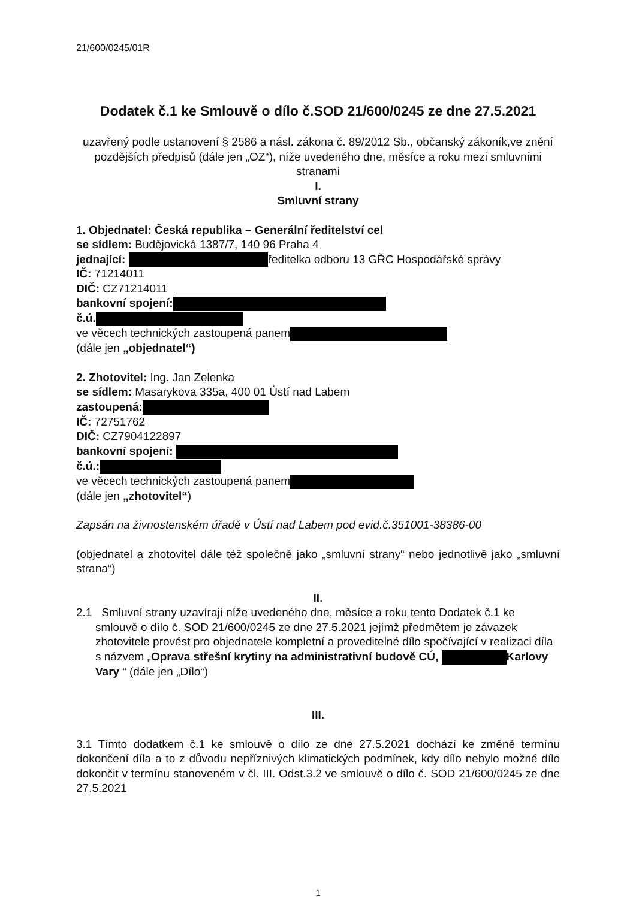21/600/0245/01R
Dodatek č.1 ke Smlouvě o dílo č.SOD 21/600/0245 ze dne 27.5.2021
uzavřený podle ustanovení § 2586 a násl. zákona č. 89/2012 Sb., občanský zákoník,ve znění pozdějších předpisů (dále jen „OZ“), níže uvedeného dne, měsíce a roku mezi smluvními stranami
I.
Smluvní strany
1. Objednatel: Česká republika – Generální ředitelství cel
se sídlem: Budějovická 1387/7, 140 96 Praha 4
jednající: ředitelka odboru 13 GŘC Hospodářské správy
IČ: 71214011
DIČ: CZ71214011
bankovní spojení:
č.ú.
ve věcech technických zastoupená panem
(dále jen „objednatel“)
2. Zhotovitel: Ing. Jan Zelenka
se sídlem: Masarykova 335a, 400 01 Ústí nad Labem
zastoupená:
IČ: 72751762
DIČ: CZ7904122897
bankovní spojení:
č.ú.:
ve věcech technických zastoupená panem
(dále jen „zhotovitel“)
Zapsán na živnostenském úřadě v Ústí nad Labem pod evid.č.351001-38386-00
(objednatel a zhotovitel dále též společně jako „smluvní strany“ nebo jednotlivě jako „smluvní strana“)
II.
2.1 Smluvní strany uzavírají níže uvedeného dne, měsíce a roku tento Dodatek č.1 ke smlouvě o dílo č. SOD 21/600/0245 ze dne 27.5.2021 jejímž předmětem je závazek zhotovitele provést pro objednatele kompletní a proveditelné dílo spočívající v realizaci díla s názvem „Oprava střešní krytiny na administrativní budově CÚ, Karlovy Vary “ (dále jen „Dílo“)
III.
3.1 Tímto dodatkem č.1 ke smlouvě o dílo ze dne 27.5.2021 dochází ke změně termínu dokončení díla a to z důvodu nepříznivých klimatických podmínek, kdy dílo nebylo možné dílo dokončit v termínu stanoveném v čl. III. Odst.3.2 ve smlouvě o dílo č. SOD 21/600/0245 ze dne 27.5.2021
1